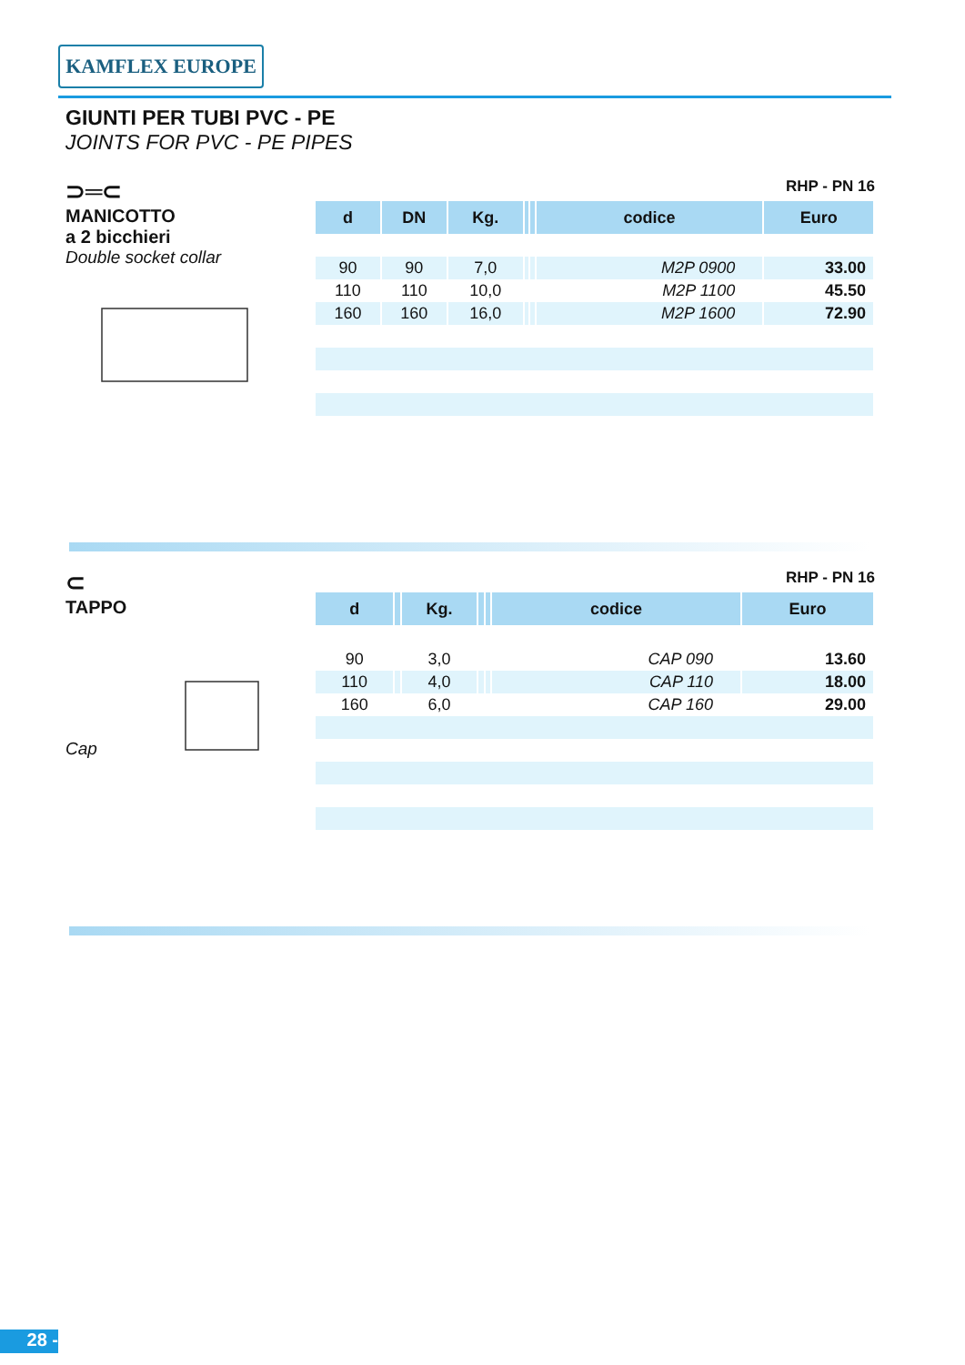KAMFLEX EUROPE
GIUNTI PER TUBI PVC - PE
JOINTS FOR PVC - PE PIPES
⊃═⊂
MANICOTTO
a 2 bicchieri
Double socket collar
RHP - PN 16
| d | DN | Kg. | | | codice | Euro |
| --- | --- | --- | --- | --- | --- | --- |
| 90 | 90 | 7,0 | | | M2P 0900 | 33.00 |
| 110 | 110 | 10,0 | | | M2P 1100 | 45.50 |
| 160 | 160 | 16,0 | | | M2P 1600 | 72.90 |
⊂
TAPPO
Cap
RHP - PN 16
| d | | Kg. | | | codice | Euro |
| --- | --- | --- | --- | --- | --- | --- |
| 90 | | 3,0 | | | CAP 090 | 13.60 |
| 110 | | 4,0 | | | CAP 110 | 18.00 |
| 160 | | 6,0 | | | CAP 160 | 29.00 |
28 -